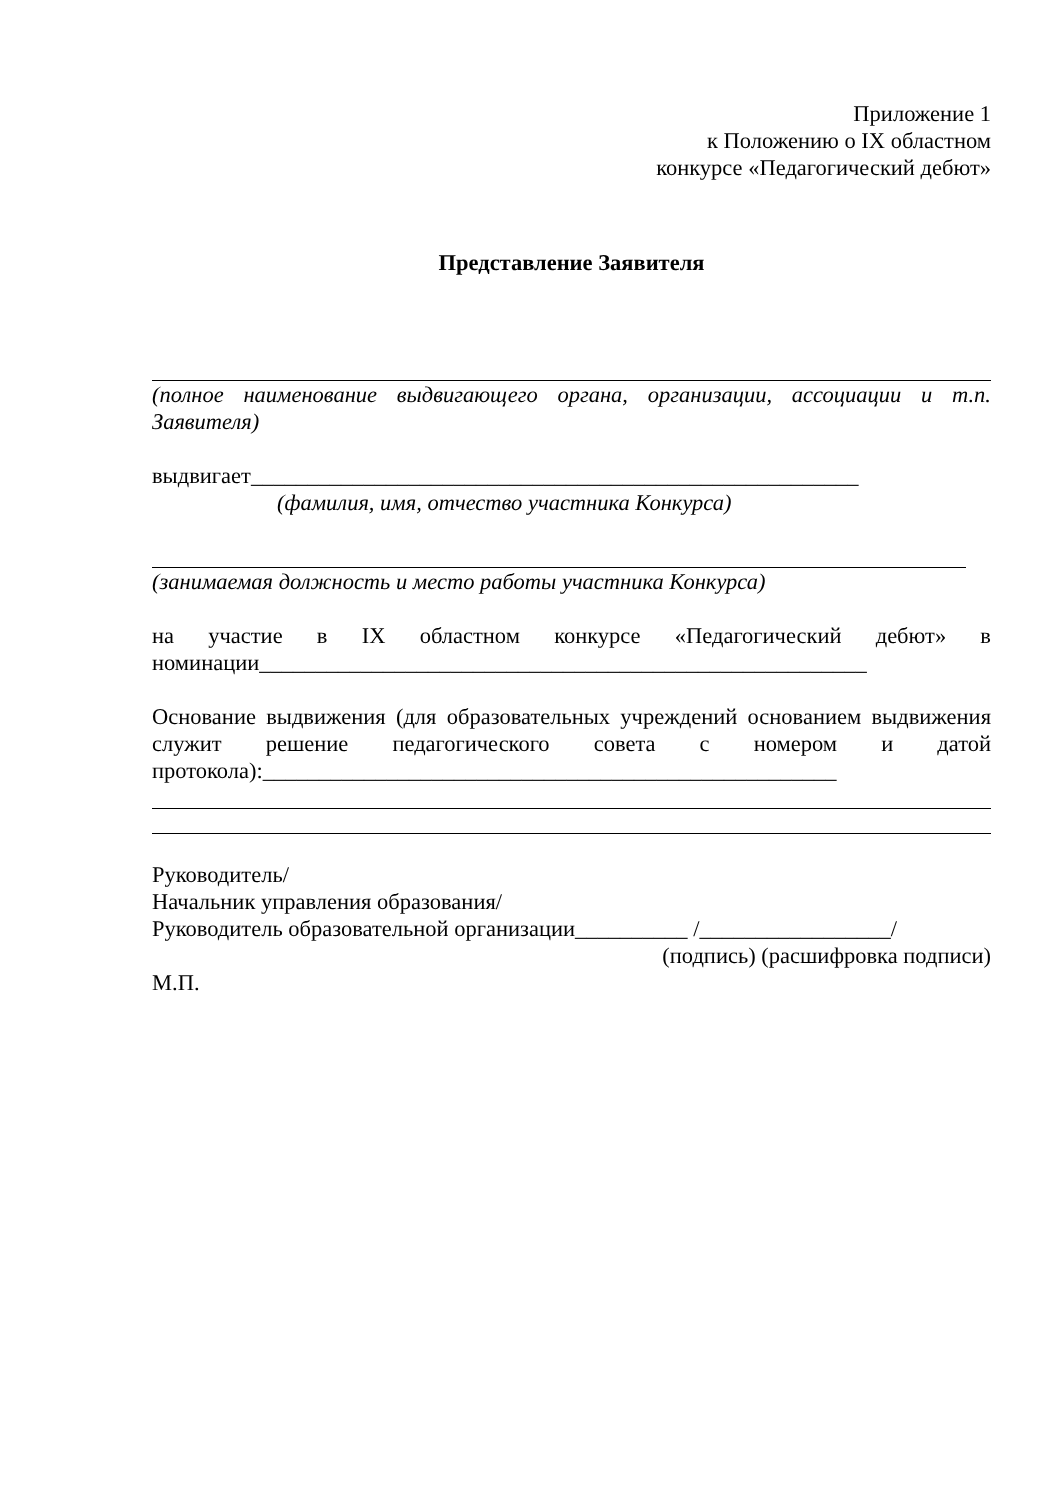Приложение 1
к Положению о IX областном
конкурсе «Педагогический дебют»
Представление Заявителя
(полное наименование выдвигающего органа, организации, ассоциации и т.п. Заявителя)
выдвигает______________________________________________________
(фамилия, имя, отчество участника Конкурса)
(занимаемая должность и место работы участника Конкурса)
на участие в IX областном конкурсе «Педагогический дебют» в номинации______________________________________________________
Основание выдвижения (для образовательных учреждений основанием выдвижения служит решение педагогического совета с номером и датой протокола):___________________________________________________
Руководитель/
Начальник управления образования/
Руководитель образовательной организации__________ /_________________/
(подпись) (расшифровка подписи)
М.П.